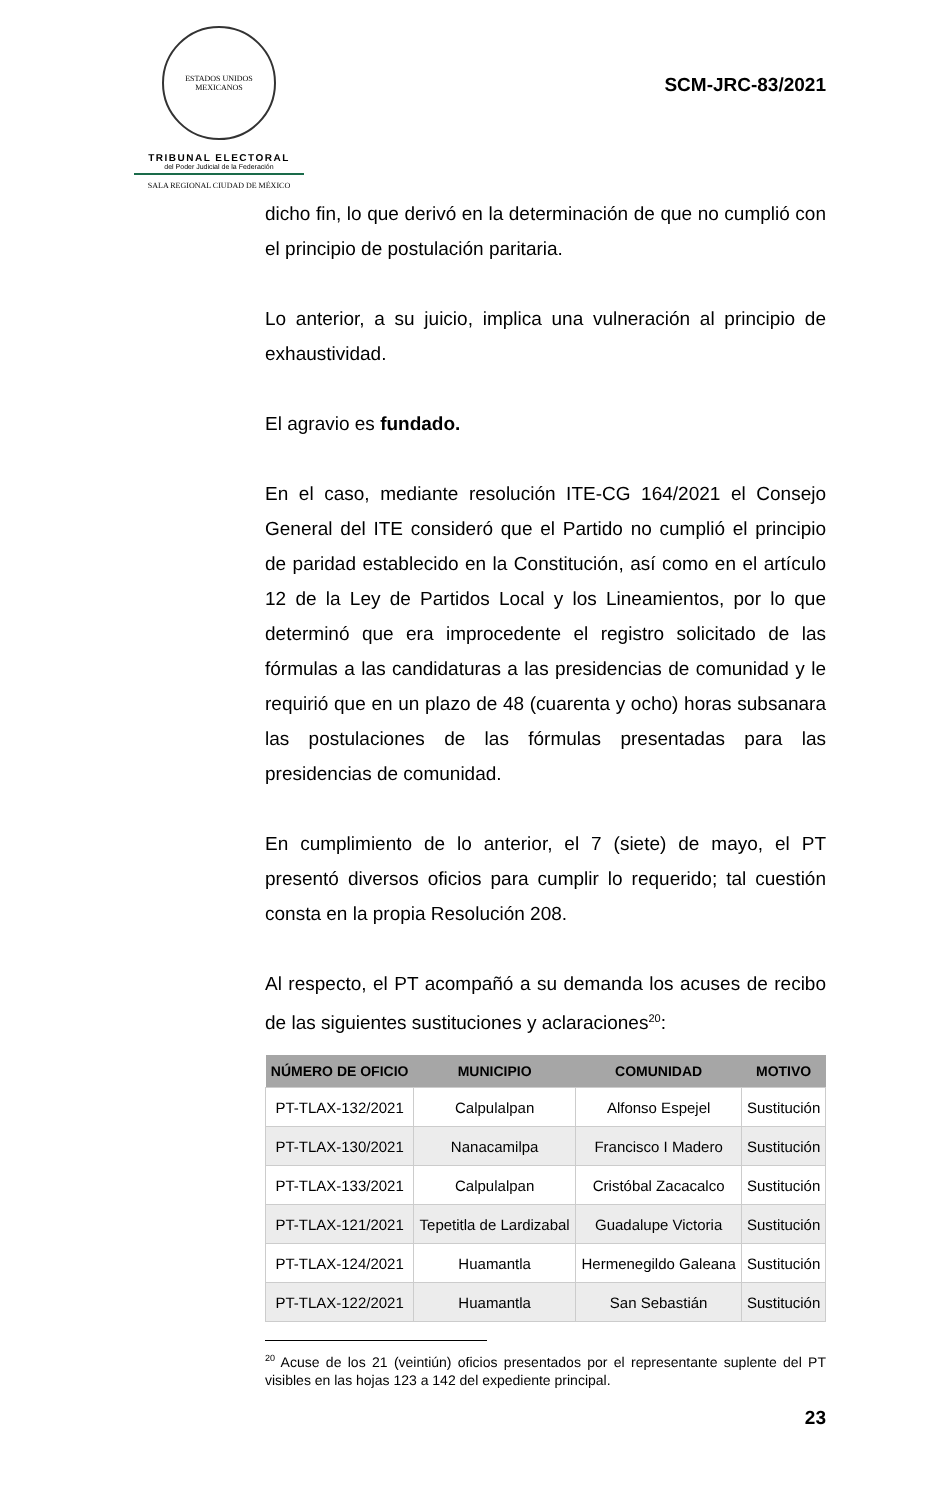ESTADOS UNIDOS MEXICANOS
TRIBUNAL ELECTORAL
del Poder Judicial de la Federación
SALA REGIONAL CIUDAD DE MÉXICO
SCM-JRC-83/2021
dicho fin, lo que derivó en la determinación de que no cumplió con el principio de postulación paritaria.
Lo anterior, a su juicio, implica una vulneración al principio de exhaustividad.
El agravio es fundado.
En el caso, mediante resolución ITE-CG 164/2021 el Consejo General del ITE consideró que el Partido no cumplió el principio de paridad establecido en la Constitución, así como en el artículo 12 de la Ley de Partidos Local y los Lineamientos, por lo que determinó que era improcedente el registro solicitado de las fórmulas a las candidaturas a las presidencias de comunidad y le requirió que en un plazo de 48 (cuarenta y ocho) horas subsanara las postulaciones de las fórmulas presentadas para las presidencias de comunidad.
En cumplimiento de lo anterior, el 7 (siete) de mayo, el PT presentó diversos oficios para cumplir lo requerido; tal cuestión consta en la propia Resolución 208.
Al respecto, el PT acompañó a su demanda los acuses de recibo de las siguientes sustituciones y aclaraciones<sup>20</sup>:
| NÚMERO DE OFICIO | MUNICIPIO | COMUNIDAD | MOTIVO |
| --- | --- | --- | --- |
| PT-TLAX-132/2021 | Calpulalpan | Alfonso Espejel | Sustitución |
| PT-TLAX-130/2021 | Nanacamilpa | Francisco I Madero | Sustitución |
| PT-TLAX-133/2021 | Calpulalpan | Cristóbal Zacacalco | Sustitución |
| PT-TLAX-121/2021 | Tepetitla de Lardizabal | Guadalupe Victoria | Sustitución |
| PT-TLAX-124/2021 | Huamantla | Hermenegildo Galeana | Sustitución |
| PT-TLAX-122/2021 | Huamantla | San Sebastián | Sustitución |
<sup>20</sup> Acuse de los 21 (veintiún) oficios presentados por el representante suplente del PT visibles en las hojas 123 a 142 del expediente principal.
23